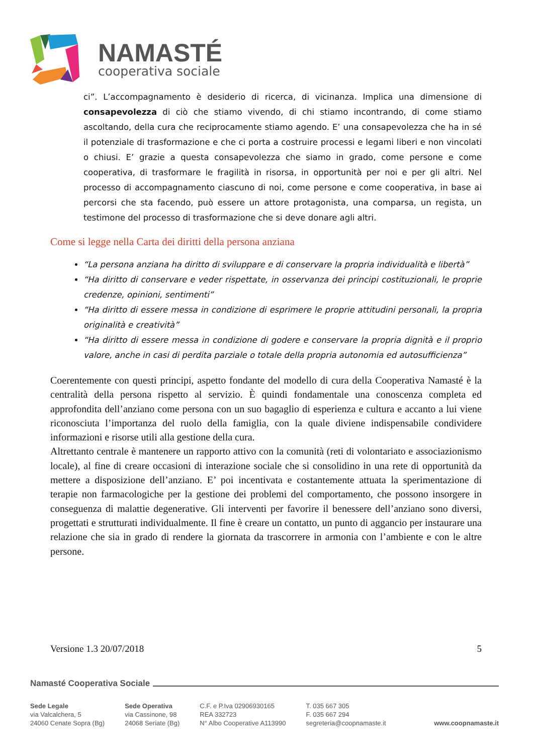NAMASTÉ
cooperativa sociale
ci”. L’accompagnamento è desiderio di ricerca, di vicinanza. Implica una dimensione di consapevolezza di ciò che stiamo vivendo, di chi stiamo incontrando, di come stiamo ascoltando, della cura che reciprocamente stiamo agendo. E’ una consapevolezza che ha in sé il potenziale di trasformazione e che ci porta a costruire processi e legami liberi e non vincolati o chiusi. E’ grazie a questa consapevolezza che siamo in grado, come persone e come cooperativa, di trasformare le fragilità in risorsa, in opportunità per noi e per gli altri. Nel processo di accompagnamento ciascuno di noi, come persone e come cooperativa, in base ai percorsi che sta facendo, può essere un attore protagonista, una comparsa, un regista, un testimone del processo di trasformazione che si deve donare agli altri.
Come si legge nella Carta dei diritti della persona anziana
“La persona anziana ha diritto di sviluppare e di conservare la propria individualità e libertà”
“Ha diritto di conservare e veder rispettate, in osservanza dei principi costituzionali, le proprie credenze, opinioni, sentimenti”
“Ha diritto di essere messa in condizione di esprimere le proprie attitudini personali, la propria originalità e creatività”
“Ha diritto di essere messa in condizione di godere e conservare la propria dignità e il proprio valore, anche in casi di perdita parziale o totale della propria autonomia ed autosufficienza”
Coerentemente con questi principi, aspetto fondante del modello di cura della Cooperativa Namasté è la centralità della persona rispetto al servizio. È quindi fondamentale una conoscenza completa ed approfondita dell’anziano come persona con un suo bagaglio di esperienza e cultura e accanto a lui viene riconosciuta l’importanza del ruolo della famiglia, con la quale diviene indispensabile condividere informazioni e risorse utili alla gestione della cura.
Altrettanto centrale è mantenere un rapporto attivo con la comunità (reti di volontariato e associazionismo locale), al fine di creare occasioni di interazione sociale che si consolidino in una rete di opportunità da mettere a disposizione dell’anziano. E’ poi incentivata e costantemente attuata la sperimentazione di terapie non farmacologiche per la gestione dei problemi del comportamento, che possono insorgere in conseguenza di malattie degenerative. Gli interventi per favorire il benessere dell’anziano sono diversi, progettati e strutturati individualmente. Il fine è creare un contatto, un punto di aggancio per instaurare una relazione che sia in grado di rendere la giornata da trascorrere in armonia con l’ambiente e con le altre persone.
Versione 1.3 20/07/2018 5
Namasté Cooperativa Sociale
Sede Legale
via Valcalchera, 5
24060 Cenate Sopra (Bg)
Sede Operativa
via Cassinone, 98
24068 Seriate (Bg)
C.F. e P.Iva 02906930165
REA 332723
N° Albo Cooperative A113990
T. 035 667 305
F. 035 667 294
segreteria@coopnamaste.it
www.coopnamaste.it